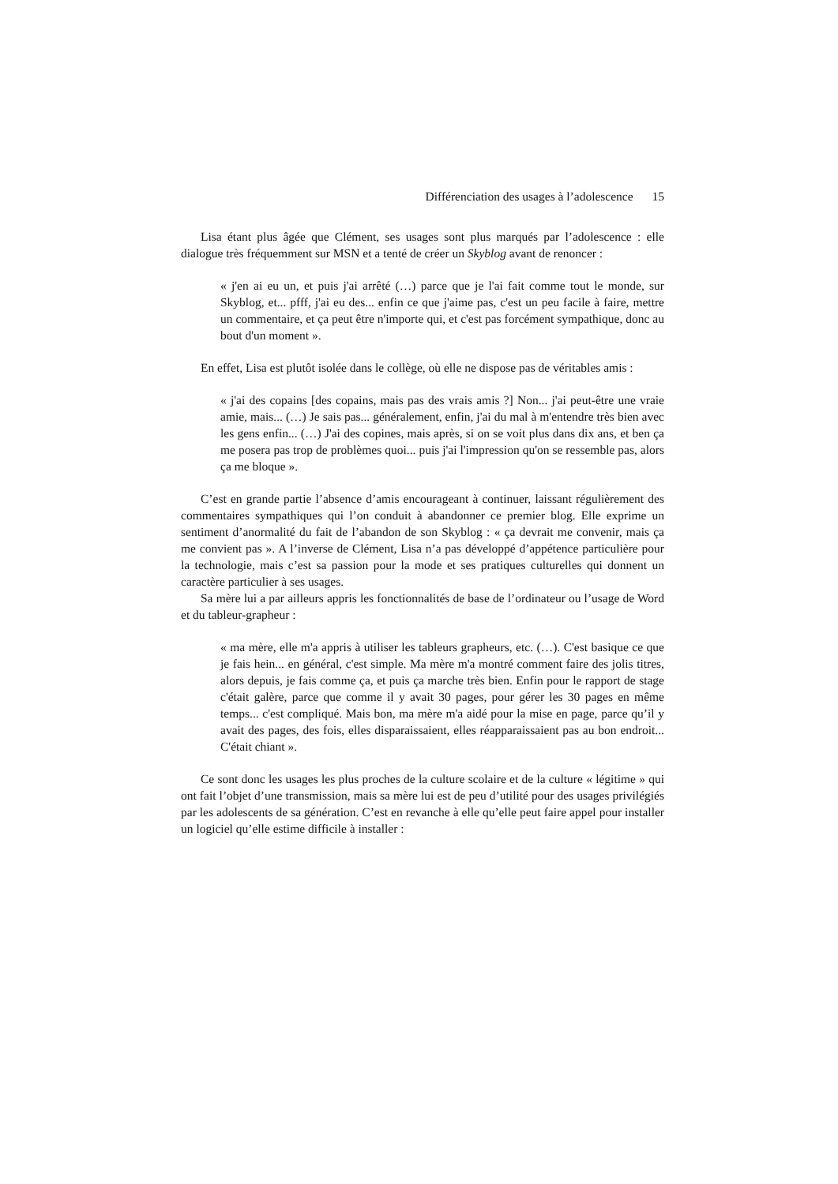Différenciation des usages à l’adolescence 15
Lisa étant plus âgée que Clément, ses usages sont plus marqués par l’adolescence : elle dialogue très fréquemment sur MSN et a tenté de créer un Skyblog avant de renoncer :
« j'en ai eu un, et puis j'ai arrêté (…) parce que je l'ai fait comme tout le monde, sur Skyblog, et... pfff, j'ai eu des... enfin ce que j'aime pas, c'est un peu facile à faire, mettre un commentaire, et ça peut être n'importe qui, et c'est pas forcément sympathique, donc au bout d'un moment ».
En effet, Lisa est plutôt isolée dans le collège, où elle ne dispose pas de véritables amis :
« j'ai des copains [des copains, mais pas des vrais amis ?] Non... j'ai peut-être une vraie amie, mais... (…) Je sais pas... généralement, enfin, j'ai du mal à m'entendre très bien avec les gens enfin... (…) J'ai des copines, mais après, si on se voit plus dans dix ans, et ben ça me posera pas trop de problèmes quoi... puis j'ai l'impression qu'on se ressemble pas, alors ça me bloque ».
C’est en grande partie l’absence d’amis encourageant à continuer, laissant régulièrement des commentaires sympathiques qui l’on conduit à abandonner ce premier blog. Elle exprime un sentiment d’anormalité du fait de l’abandon de son Skyblog : « ça devrait me convenir, mais ça me convient pas ». A l’inverse de Clément, Lisa n’a pas développé d’appétence particulière pour la technologie, mais c’est sa passion pour la mode et ses pratiques culturelles qui donnent un caractère particulier à ses usages.
Sa mère lui a par ailleurs appris les fonctionnalités de base de l’ordinateur ou l’usage de Word et du tableur-grapheur :
« ma mère, elle m'a appris à utiliser les tableurs grapheurs, etc. (…). C'est basique ce que je fais hein... en général, c'est simple. Ma mère m'a montré comment faire des jolis titres, alors depuis, je fais comme ça, et puis ça marche très bien. Enfin pour le rapport de stage c'était galère, parce que comme il y avait 30 pages, pour gérer les 30 pages en même temps... c'est compliqué. Mais bon, ma mère m'a aidé pour la mise en page, parce qu’il y avait des pages, des fois, elles disparaissaient, elles réapparaissaient pas au bon endroit... C'était chiant ».
Ce sont donc les usages les plus proches de la culture scolaire et de la culture « légitime » qui ont fait l’objet d’une transmission, mais sa mère lui est de peu d’utilité pour des usages privilégiés par les adolescents de sa génération. C’est en revanche à elle qu’elle peut faire appel pour installer un logiciel qu’elle estime difficile à installer :